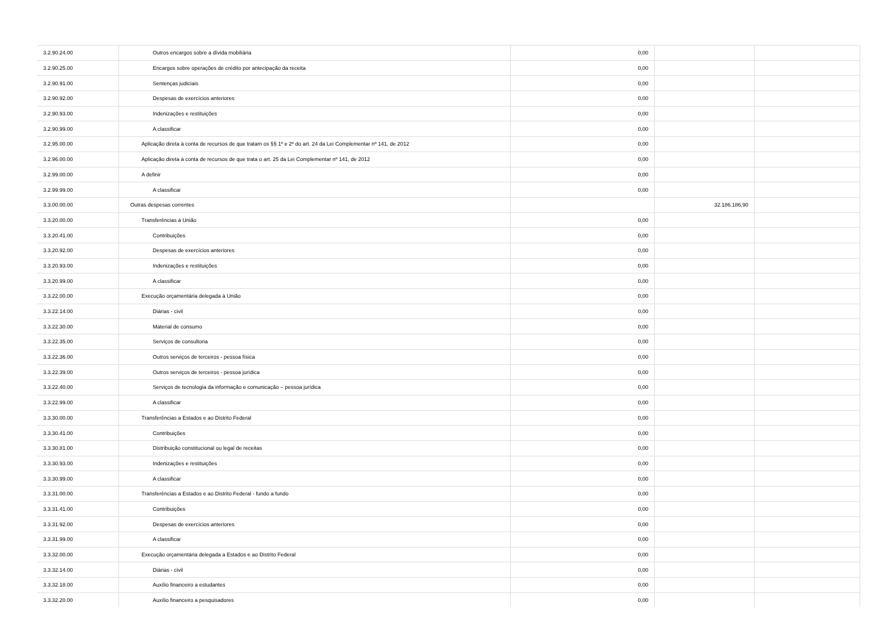| 3.2.90.24.00 | Outros encargos sobre a dívida mobiliária | 0,00 | | |
| 3.2.90.25.00 | Encargos sobre operações de crédito por antecipação da receita | 0,00 | | |
| 3.2.90.91.00 | Sentenças judiciais | 0,00 | | |
| 3.2.90.92.00 | Despesas de exercícios anteriores | 0,00 | | |
| 3.2.90.93.00 | Indenizações e restituições | 0,00 | | |
| 3.2.90.99.00 | A classificar | 0,00 | | |
| 3.2.95.00.00 | Aplicação direta à conta de recursos de que tratam os §§ 1º e 2º do art. 24 da Lei Complementar nº 141, de 2012 | 0,00 | | |
| 3.2.96.00.00 | Aplicação direta à conta de recursos de que trata o art. 25 da Lei Complementar nº 141, de 2012 | 0,00 | | |
| 3.2.99.00.00 | A definir | 0,00 | | |
| 3.2.99.99.00 | A classificar | 0,00 | | |
| 3.3.00.00.00 | Outras despesas correntes | | 32.186.186,90 | |
| 3.3.20.00.00 | Transferências à União | 0,00 | | |
| 3.3.20.41.00 | Contribuições | 0,00 | | |
| 3.3.20.92.00 | Despesas de exercícios anteriores | 0,00 | | |
| 3.3.20.93.00 | Indenizações e restituições | 0,00 | | |
| 3.3.20.99.00 | A classificar | 0,00 | | |
| 3.3.22.00.00 | Execução orçamentária delegada à União | 0,00 | | |
| 3.3.22.14.00 | Diárias - civil | 0,00 | | |
| 3.3.22.30.00 | Material de consumo | 0,00 | | |
| 3.3.22.35.00 | Serviços de consultoria | 0,00 | | |
| 3.3.22.36.00 | Outros serviços de terceiros - pessoa física | 0,00 | | |
| 3.3.22.39.00 | Outros serviços de terceiros - pessoa jurídica | 0,00 | | |
| 3.3.22.40.00 | Serviços de tecnologia da informação e comunicação – pessoa jurídica | 0,00 | | |
| 3.3.22.99.00 | A classificar | 0,00 | | |
| 3.3.30.00.00 | Transferências a Estados e ao Distrito Federal | 0,00 | | |
| 3.3.30.41.00 | Contribuições | 0,00 | | |
| 3.3.30.81.00 | Distribuição constitucional ou legal de receitas | 0,00 | | |
| 3.3.30.93.00 | Indenizações e restituições | 0,00 | | |
| 3.3.30.99.00 | A classificar | 0,00 | | |
| 3.3.31.00.00 | Transferências a Estados e ao Distrito Federal - fundo a fundo | 0,00 | | |
| 3.3.31.41.00 | Contribuições | 0,00 | | |
| 3.3.31.92.00 | Despesas de exercícios anteriores | 0,00 | | |
| 3.3.31.99.00 | A classificar | 0,00 | | |
| 3.3.32.00.00 | Execução orçamentária delegada a Estados e ao Distrito Federal | 0,00 | | |
| 3.3.32.14.00 | Diárias - civil | 0,00 | | |
| 3.3.32.18.00 | Auxílio financeiro a estudantes | 0,00 | | |
| 3.3.32.20.00 | Auxílio financeiro a pesquisadores | 0,00 | | |